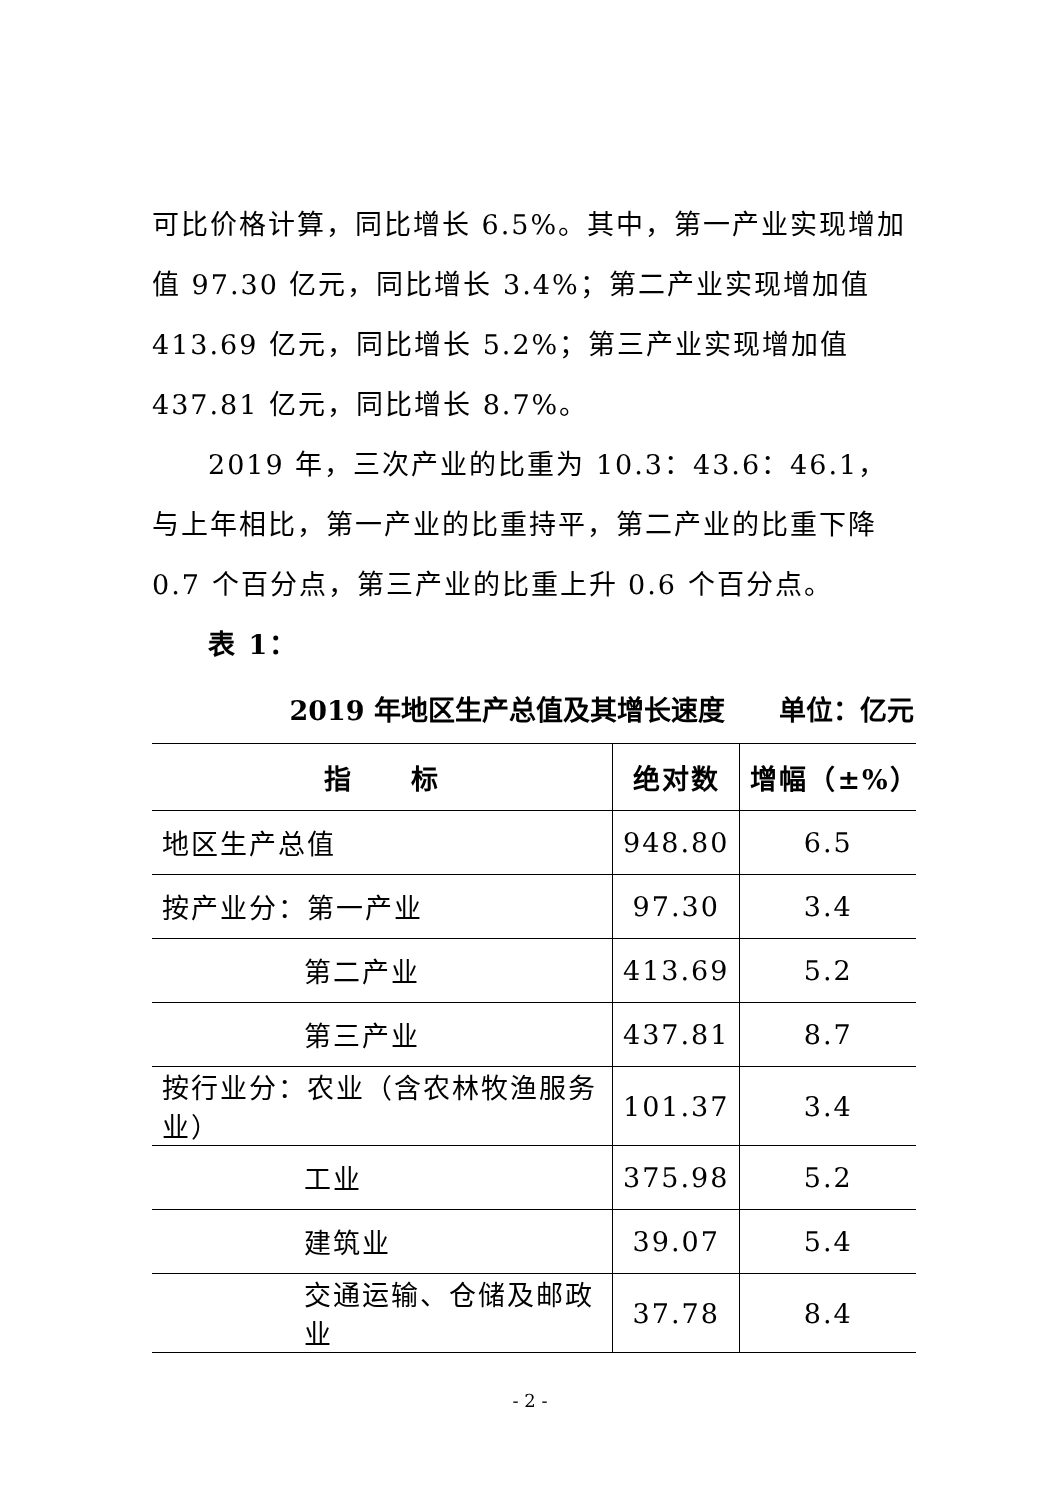可比价格计算，同比增长 6.5%。其中，第一产业实现增加值 97.30 亿元，同比增长 3.4%；第二产业实现增加值 413.69 亿元，同比增长 5.2%；第三产业实现增加值 437.81 亿元，同比增长 8.7%。
2019 年，三次产业的比重为 10.3：43.6：46.1，与上年相比，第一产业的比重持平，第二产业的比重下降 0.7 个百分点，第三产业的比重上升 0.6 个百分点。
表 1：
2019 年地区生产总值及其增长速度　　单位：亿元
| 指 标 | 绝对数 | 增幅（±%） |
| --- | --- | --- |
| 地区生产总值 | 948.80 | 6.5 |
| 按产业分：第一产业 | 97.30 | 3.4 |
| 第二产业 | 413.69 | 5.2 |
| 第三产业 | 437.81 | 8.7 |
| 按行业分：农业（含农林牧渔服务业） | 101.37 | 3.4 |
| 工业 | 375.98 | 5.2 |
| 建筑业 | 39.07 | 5.4 |
| 交通运输、仓储及邮政业 | 37.78 | 8.4 |
- 2 -